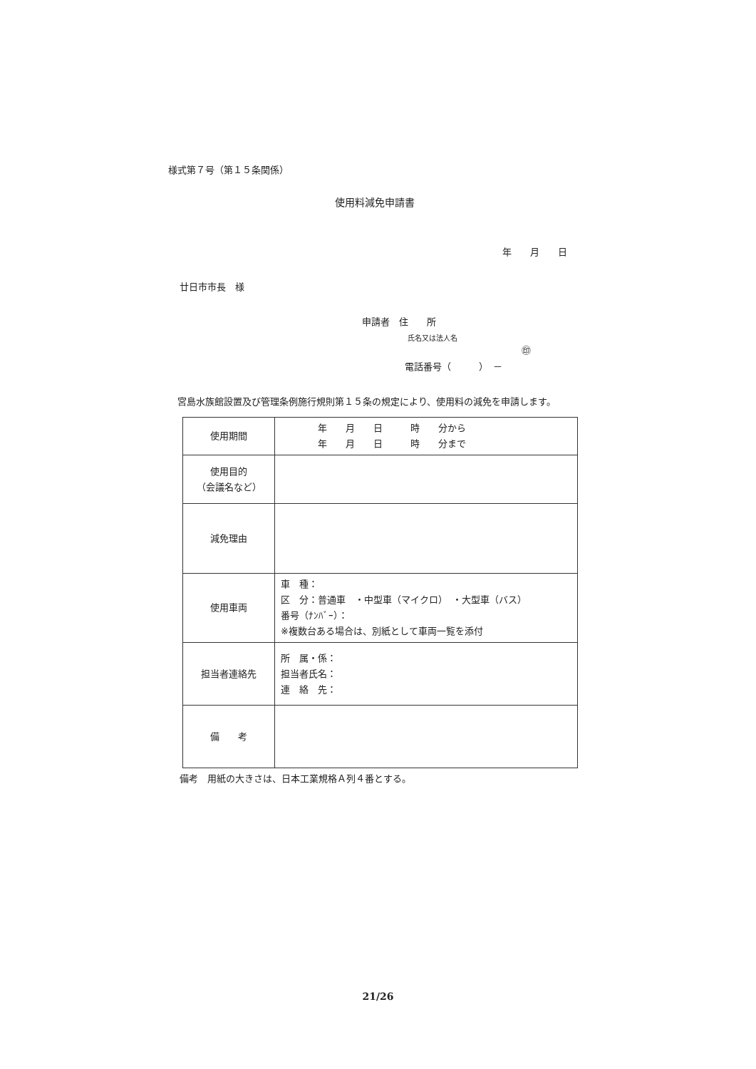様式第７号（第１５条関係）
使用料減免申請書
年　　月　　日
廿日市市長　様
申請者　住　　所
氏名又は法人名 ㊞
電話番号（　　　）　－
宮島水族館設置及び管理条例施行規則第１５条の規定により、使用料の減免を申請します。
| 使用期間 | 年 月 日 時 分から 年 月 日 時 分まで |
| 使用目的 （会議名など） | |
| 減免理由 | |
| 使用車両 | 車 種： 区 分：普通車 ・中型車（マイクロ） ・大型車（バス） 番号（ﾅﾝﾊﾞｰ）： ※複数台ある場合は、別紙として車両一覧を添付 |
| 担当者連絡先 | 所 属・係： 担当者氏名： 連 絡 先： |
| 備 考 | |
備考　用紙の大きさは、日本工業規格Ａ列４番とする。
21/26